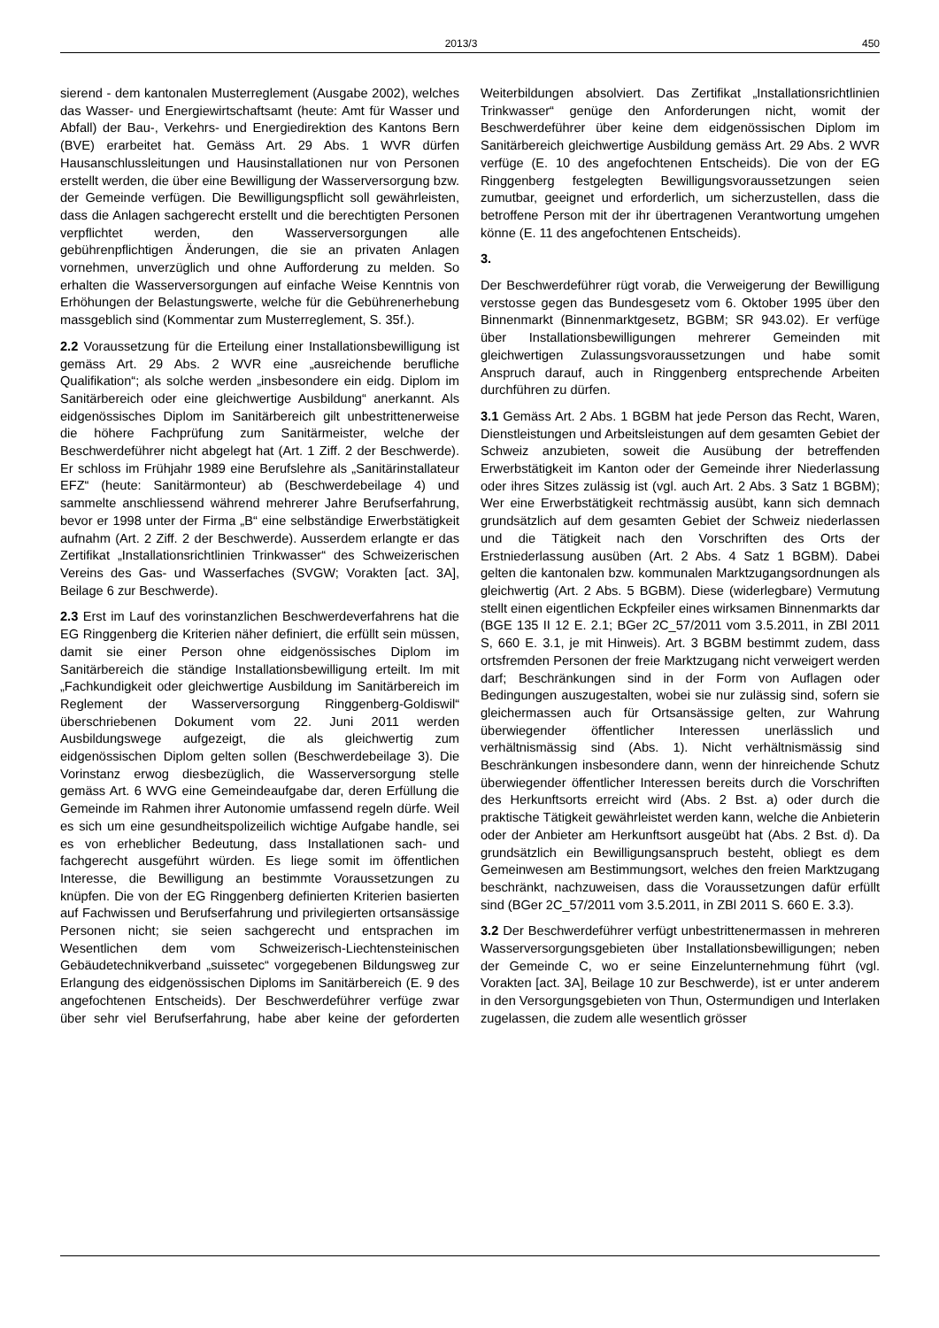2013/3 450
sierend - dem kantonalen Musterreglement (Ausgabe 2002), welches das Wasser- und Energiewirtschaftsamt (heute: Amt für Wasser und Abfall) der Bau-, Verkehrs- und Energiedirektion des Kantons Bern (BVE) erarbeitet hat. Gemäss Art. 29 Abs. 1 WVR dürfen Hausanschlussleitungen und Hausinstallationen nur von Personen erstellt werden, die über eine Bewilligung der Wasserversorgung bzw. der Gemeinde verfügen. Die Bewilligungspflicht soll gewährleisten, dass die Anlagen sachgerecht erstellt und die berechtigten Personen verpflichtet werden, den Wasserversorgungen alle gebührenpflichtigen Änderungen, die sie an privaten Anlagen vornehmen, unverzüglich und ohne Aufforderung zu melden. So erhalten die Wasserversorgungen auf einfache Weise Kenntnis von Erhöhungen der Belastungswerte, welche für die Gebührenerhebung massgeblich sind (Kommentar zum Musterreglement, S. 35f.).
2.2 Voraussetzung für die Erteilung einer Installationsbewilligung ist gemäss Art. 29 Abs. 2 WVR eine „ausreichende berufliche Qualifikation“; als solche werden „insbesondere ein eidg. Diplom im Sanitärbereich oder eine gleichwertige Ausbildung“ anerkannt. Als eidgenössisches Diplom im Sanitärbereich gilt unbestrittenerweise die höhere Fachprüfung zum Sanitärmeister, welche der Beschwerdeführer nicht abgelegt hat (Art. 1 Ziff. 2 der Beschwerde). Er schloss im Frühjahr 1989 eine Berufslehre als „Sanitärinstallateur EFZ“ (heute: Sanitärmonteur) ab (Beschwerdebeilage 4) und sammelte anschliessend während mehrerer Jahre Berufserfahrung, bevor er 1998 unter der Firma „B“ eine selbständige Erwerbstätigkeit aufnahm (Art. 2 Ziff. 2 der Beschwerde). Ausserdem erlangte er das Zertifikat „Installationsrichtlinien Trinkwasser“ des Schweizerischen Vereins des Gas- und Wasserfaches (SVGW; Vorakten [act. 3A], Beilage 6 zur Beschwerde).
2.3 Erst im Lauf des vorinstanzlichen Beschwerdeverfahrens hat die EG Ringgenberg die Kriterien näher definiert, die erfüllt sein müssen, damit sie einer Person ohne eidgenössisches Diplom im Sanitärbereich die ständige Installationsbewilligung erteilt. Im mit „Fachkundigkeit oder gleichwertige Ausbildung im Sanitärbereich im Reglement der Wasserversorgung Ringgenberg-Goldiswil“ überschriebenen Dokument vom 22. Juni 2011 werden Ausbildungswege aufgezeigt, die als gleichwertig zum eidgenössischen Diplom gelten sollen (Beschwerdebeilage 3). Die Vorinstanz erwog diesbezüglich, die Wasserversorgung stelle gemäss Art. 6 WVG eine Gemeindeaufgabe dar, deren Erfüllung die Gemeinde im Rahmen ihrer Autonomie umfassend regeln dürfe. Weil es sich um eine gesundheitspolizeilich wichtige Aufgabe handle, sei es von erheblicher Bedeutung, dass Installationen sach- und fachgerecht ausgeführt würden. Es liege somit im öffentlichen Interesse, die Bewilligung an bestimmte Voraussetzungen zu knüpfen. Die von der EG Ringgenberg definierten Kriterien basierten auf Fachwissen und Berufserfahrung und privilegierten ortsansässige Personen nicht; sie seien sachgerecht und entsprachen im Wesentlichen dem vom Schweizerisch-Liechtensteinischen Gebäudetechnikverband „suissetec“ vorgegebenen Bildungsweg zur Erlangung des eidgenössischen Diploms im Sanitärbereich (E. 9 des angefochtenen Entscheids). Der Beschwerdeführer verfüge zwar über sehr viel Berufserfahrung, habe aber keine der geforderten Weiterbildungen absolviert. Das Zertifikat „Installationsrichtlinien Trinkwasser“ genüge den Anforderungen nicht, womit der Beschwerdeführer über keine dem eidgenössischen Diplom im Sanitärbereich gleichwertige Ausbildung gemäss Art. 29 Abs. 2 WVR verfüge (E. 10 des angefochtenen Entscheids). Die von der EG Ringgenberg festgelegten Bewilligungsvoraussetzungen seien zumutbar, geeignet und erforderlich, um sicherzustellen, dass die betroffene Person mit der ihr übertragenen Verantwortung umgehen könne (E. 11 des angefochtenen Entscheids).
3.
Der Beschwerdeführer rügt vorab, die Verweigerung der Bewilligung verstosse gegen das Bundesgesetz vom 6. Oktober 1995 über den Binnenmarkt (Binnenmarktgesetz, BGBM; SR 943.02). Er verfüge über Installationsbewilligungen mehrerer Gemeinden mit gleichwertigen Zulassungsvoraussetzungen und habe somit Anspruch darauf, auch in Ringgenberg entsprechende Arbeiten durchführen zu dürfen.
3.1 Gemäss Art. 2 Abs. 1 BGBM hat jede Person das Recht, Waren, Dienstleistungen und Arbeitsleistungen auf dem gesamten Gebiet der Schweiz anzubieten, soweit die Ausübung der betreffenden Erwerbstätigkeit im Kanton oder der Gemeinde ihrer Niederlassung oder ihres Sitzes zulässig ist (vgl. auch Art. 2 Abs. 3 Satz 1 BGBM); Wer eine Erwerbstätigkeit rechtmässig ausübt, kann sich demnach grundsätzlich auf dem gesamten Gebiet der Schweiz niederlassen und die Tätigkeit nach den Vorschriften des Orts der Erstniederlassung ausüben (Art. 2 Abs. 4 Satz 1 BGBM). Dabei gelten die kantonalen bzw. kommunalen Marktzugangsordnungen als gleichwertig (Art. 2 Abs. 5 BGBM). Diese (widerlegbare) Vermutung stellt einen eigentlichen Eckpfeiler eines wirksamen Binnenmarkts dar (BGE 135 II 12 E. 2.1; BGer 2C_57/2011 vom 3.5.2011, in ZBl 2011 S, 660 E. 3.1, je mit Hinweis). Art. 3 BGBM bestimmt zudem, dass ortsfremden Personen der freie Marktzugang nicht verweigert werden darf; Beschränkungen sind in der Form von Auflagen oder Bedingungen auszugestalten, wobei sie nur zulässig sind, sofern sie gleichermassen auch für Ortsansässige gelten, zur Wahrung überwiegender öffentlicher Interessen unerlässlich und verhältnismässig sind (Abs. 1). Nicht verhältnismässig sind Beschränkungen insbesondere dann, wenn der hinreichende Schutz überwiegender öffentlicher Interessen bereits durch die Vorschriften des Herkunftsorts erreicht wird (Abs. 2 Bst. a) oder durch die praktische Tätigkeit gewährleistet werden kann, welche die Anbieterin oder der Anbieter am Herkunftsort ausgeübt hat (Abs. 2 Bst. d). Da grundsätzlich ein Bewilligungsanspruch besteht, obliegt es dem Gemeinwesen am Bestimmungsort, welches den freien Marktzugang beschränkt, nachzuweisen, dass die Voraussetzungen dafür erfüllt sind (BGer 2C_57/2011 vom 3.5.2011, in ZBl 2011 S. 660 E. 3.3).
3.2 Der Beschwerdeführer verfügt unbestrittenermassen in mehreren Wasserversorgungsgebieten über Installationsbewilligungen; neben der Gemeinde C, wo er seine Einzelunternehmung führt (vgl. Vorakten [act. 3A], Beilage 10 zur Beschwerde), ist er unter anderem in den Versorgungsgebieten von Thun, Ostermundigen und Interlaken zugelassen, die zudem alle wesentlich grösser